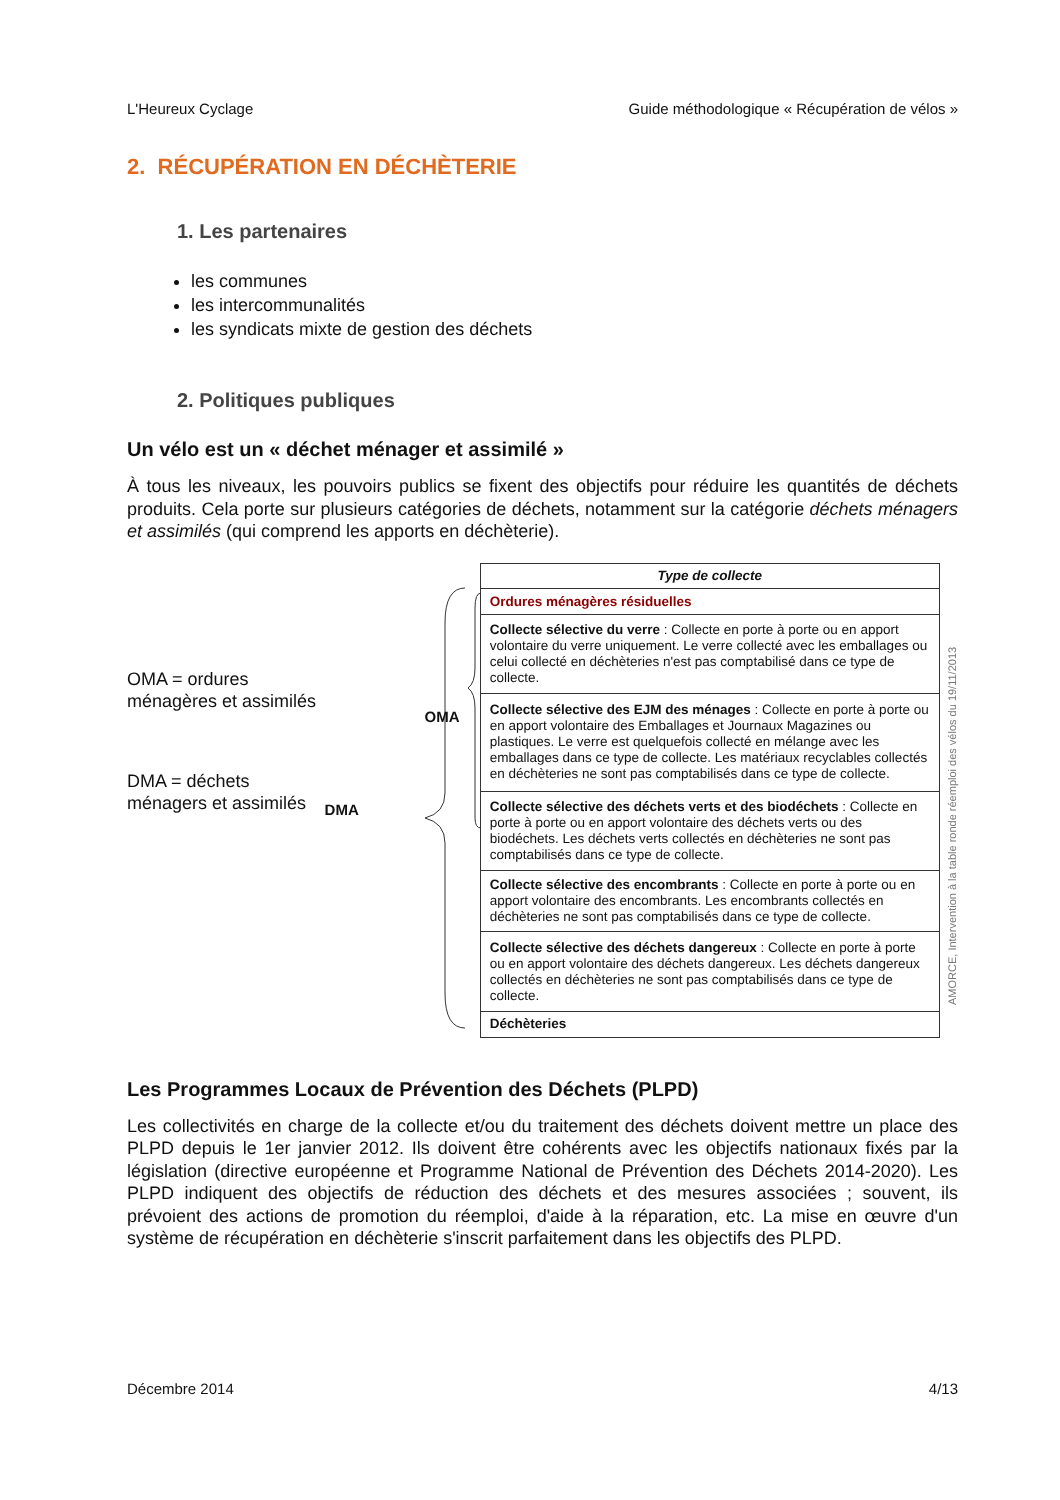L'Heureux Cyclage Guide méthodologique « Récupération de vélos »
2. RÉCUPÉRATION EN DÉCHÈTERIE
1. Les partenaires
les communes
les intercommunalités
les syndicats mixte de gestion des déchets
2. Politiques publiques
Un vélo est un « déchet ménager et assimilé »
À tous les niveaux, les pouvoirs publics se fixent des objectifs pour réduire les quantités de déchets produits. Cela porte sur plusieurs catégories de déchets, notamment sur la catégorie déchets ménagers et assimilés (qui comprend les apports en déchèterie).
OMA = ordures ménagères et assimilés
DMA = déchets ménagers et assimilés
DMA
OMA
| Type de collecte |
| Ordures ménagères résiduelles |
| Collecte sélective du verre : Collecte en porte à porte ou en apport volontaire du verre uniquement. Le verre collecté avec les emballages ou celui collecté en déchèteries n'est pas comptabilisé dans ce type de collecte. |
| Collecte sélective des EJM des ménages : Collecte en porte à porte ou en apport volontaire des Emballages et Journaux Magazines ou plastiques. Le verre est quelquefois collecté en mélange avec les emballages dans ce type de collecte. Les matériaux recyclables collectés en déchèteries ne sont pas comptabilisés dans ce type de collecte. |
| Collecte sélective des déchets verts et des biodéchets : Collecte en porte à porte ou en apport volontaire des déchets verts ou des biodéchets. Les déchets verts collectés en déchèteries ne sont pas comptabilisés dans ce type de collecte. |
| Collecte sélective des encombrants : Collecte en porte à porte ou en apport volontaire des encombrants. Les encombrants collectés en déchèteries ne sont pas comptabilisés dans ce type de collecte. |
| Collecte sélective des déchets dangereux : Collecte en porte à porte ou en apport volontaire des déchets dangereux. Les déchets dangereux collectés en déchèteries ne sont pas comptabilisés dans ce type de collecte. |
| Déchèteries |
AMORCE, Intervention à la table ronde réemploi des vélos du 19/11/2013
Les Programmes Locaux de Prévention des Déchets (PLPD)
Les collectivités en charge de la collecte et/ou du traitement des déchets doivent mettre un place des PLPD depuis le 1er janvier 2012. Ils doivent être cohérents avec les objectifs nationaux fixés par la législation (directive européenne et Programme National de Prévention des Déchets 2014-2020). Les PLPD indiquent des objectifs de réduction des déchets et des mesures associées ; souvent, ils prévoient des actions de promotion du réemploi, d'aide à la réparation, etc. La mise en œuvre d'un système de récupération en déchèterie s'inscrit parfaitement dans les objectifs des PLPD.
Décembre 2014 4/13